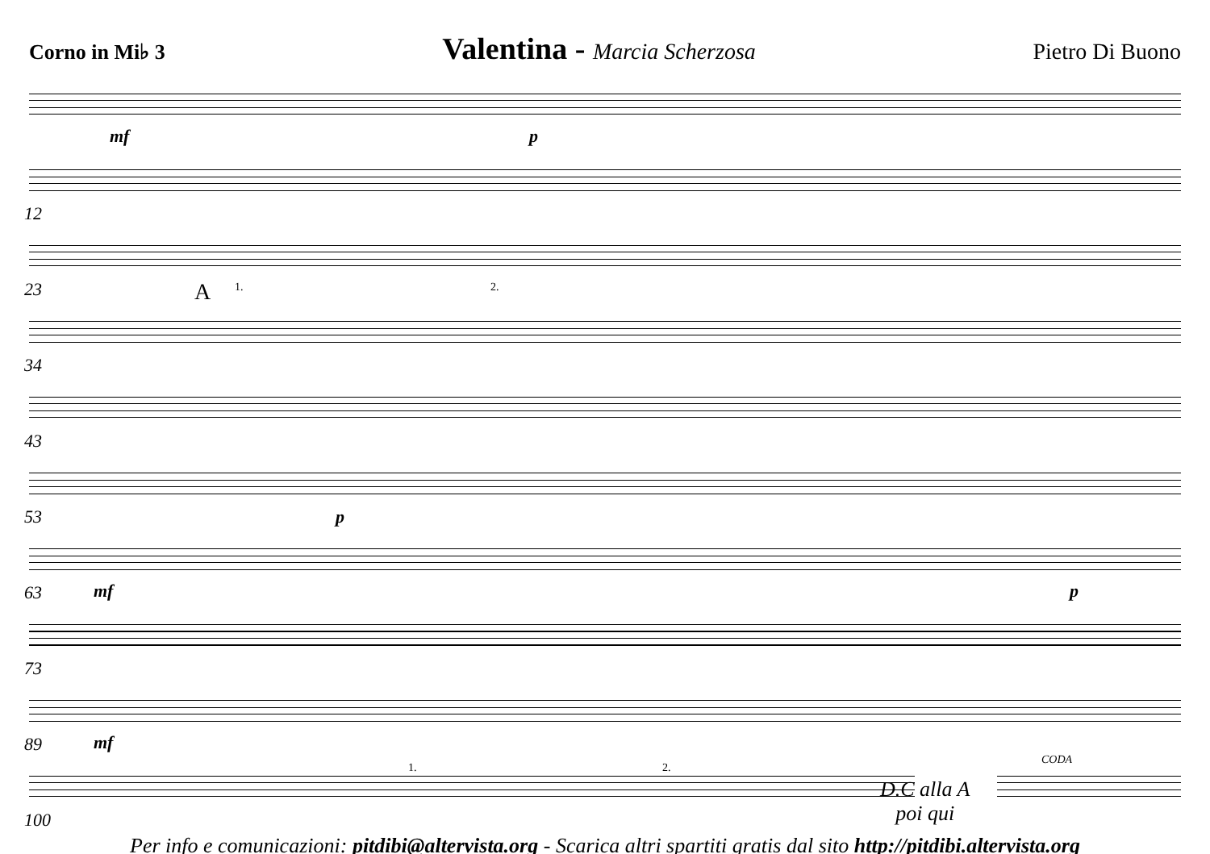Corno in Mi♭ 3
Valentina - Marcia Scherzosa Pietro Di Buono
mf p
12
23 A 1. 2.
34
43
53 p
63 mf p
73
89 mf
100
1. 2.
D.C alla A
poi qui
CODA
Per info e comunicazioni: pitdibi@altervista.org - Scarica altri spartiti gratis dal sito http://pitdibi.altervista.org